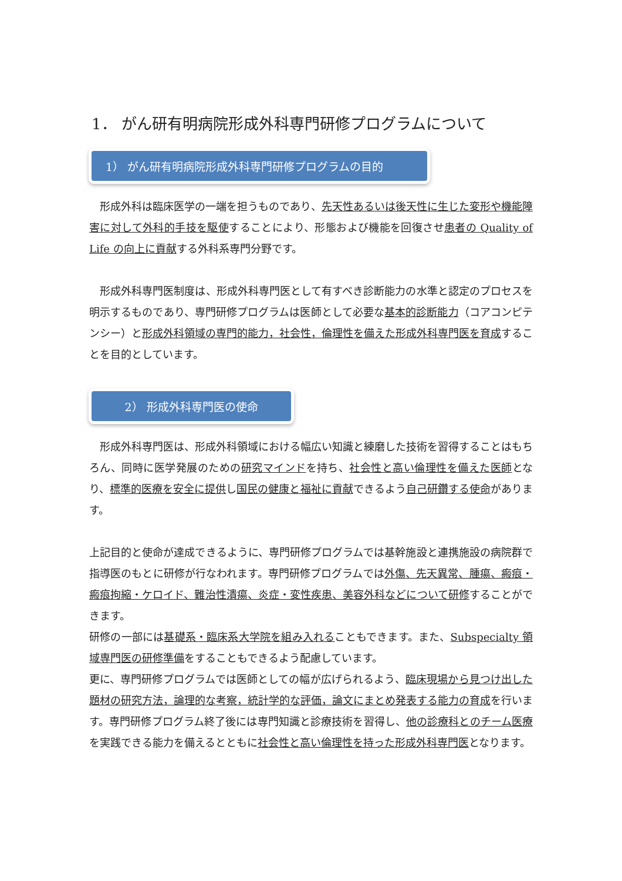1． がん研有明病院形成外科専門研修プログラムについて
1） がん研有明病院形成外科専門研修プログラムの目的
　形成外科は臨床医学の一端を担うものであり、先天性あるいは後天性に生じた変形や機能障害に対して外科的手技を駆使することにより、形態および機能を回復させ患者の Quality of Life の向上に貢献する外科系専門分野です。
　形成外科専門医制度は、形成外科専門医として有すべき診断能力の水準と認定のプロセスを明示するものであり、専門研修プログラムは医師として必要な基本的診断能力（コアコンピテンシー）と形成外科領域の専門的能力，社会性，倫理性を備えた形成外科専門医を育成することを目的としています。
2） 形成外科専門医の使命
　形成外科専門医は、形成外科領域における幅広い知識と練磨した技術を習得することはもちろん、同時に医学発展のための研究マインドを持ち、社会性と高い倫理性を備えた医師となり、標準的医療を安全に提供し国民の健康と福祉に貢献できるよう自己研鑽する使命があります。
上記目的と使命が達成できるように、専門研修プログラムでは基幹施設と連携施設の病院群で指導医のもとに研修が行なわれます。専門研修プログラムでは外傷、先天異常、腫瘍、瘢痕・瘢痕拘縮・ケロイド、難治性潰瘍、炎症・変性疾患、美容外科などについて研修することができます。
研修の一部には基礎系・臨床系大学院を組み入れることもできます。また、Subspecialty 領域専門医の研修準備をすることもできるよう配慮しています。
更に、専門研修プログラムでは医師としての幅が広げられるよう、臨床現場から見つけ出した題材の研究方法，論理的な考察，統計学的な評価，論文にまとめ発表する能力の育成を行います。専門研修プログラム終了後には専門知識と診療技術を習得し、他の診療科とのチーム医療を実践できる能力を備えるとともに社会性と高い倫理性を持った形成外科専門医となります。